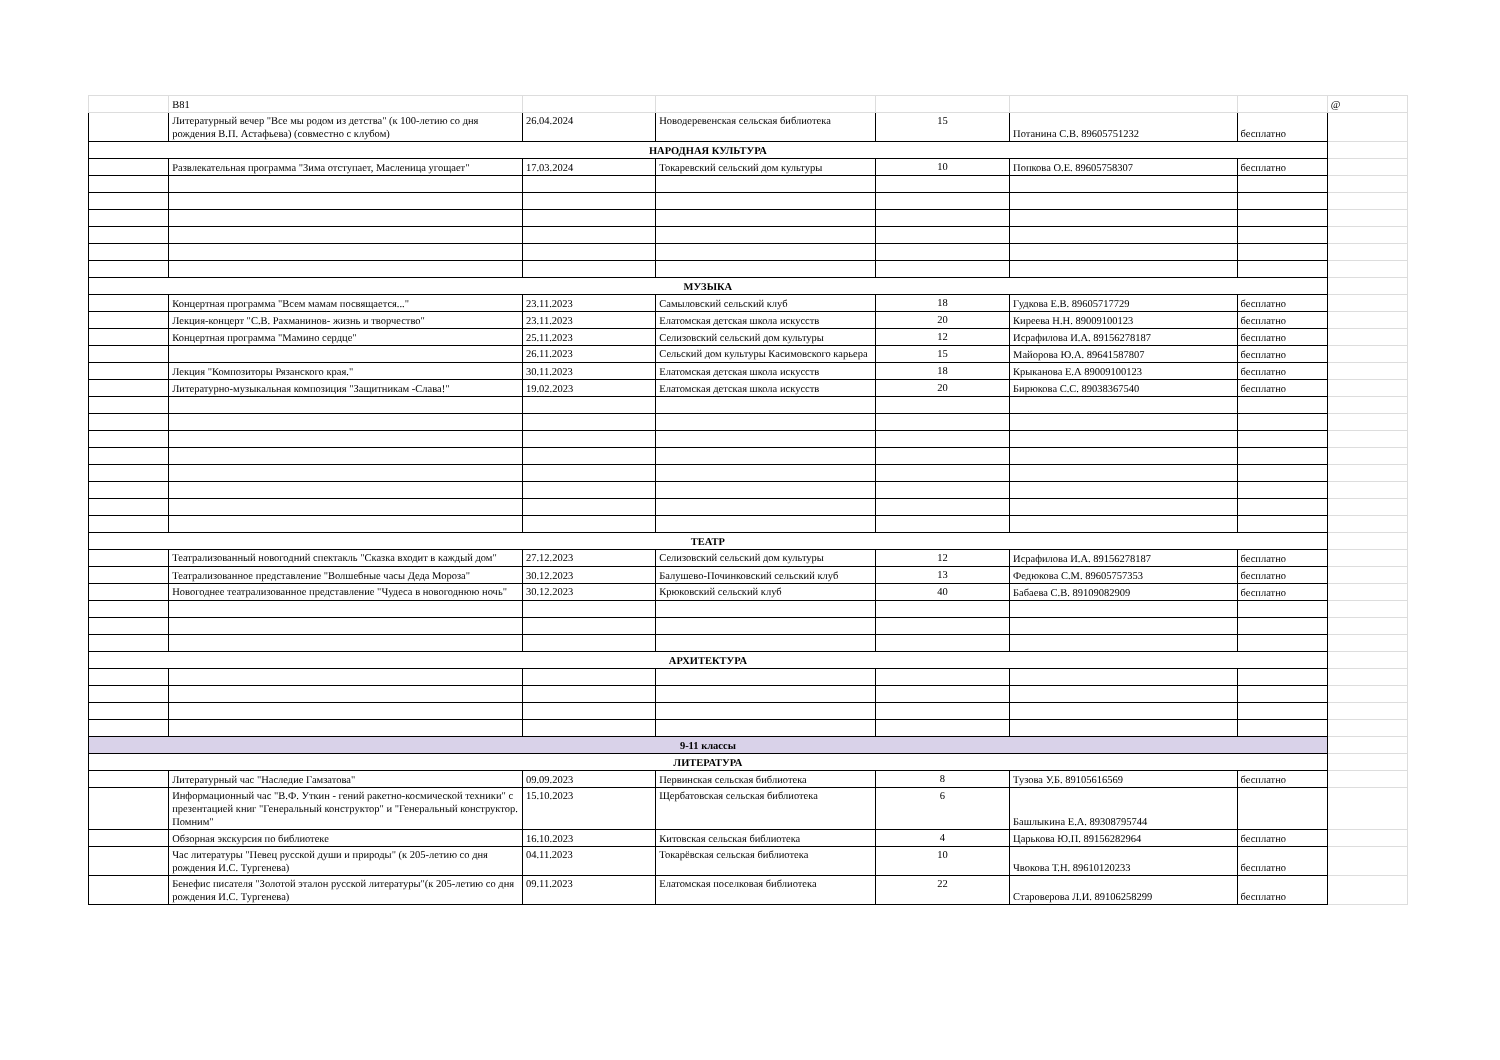| | B81 | | | | | | @ |
| | Литературный вечер "Все мы родом из детства" (к 100-летию со дня рождения В.П. Астафьева) (совместно с клубом) | 26.04.2024 | Новодеревенская сельская библиотека | 15 | Потанина С.В. 89605751232 | бесплатно | |
| НАРОДНАЯ КУЛЬТУРА | | | | | | | |
| | Развлекательная программа "Зима отступает, Масленица угощает" | 17.03.2024 | Токаревский сельский дом культуры | 10 | Попкова О.Е. 89605758307 | бесплатно | |
| МУЗЫКА | | | | | | | |
| | Концертная программа "Всем мамам посвящается..." | 23.11.2023 | Самыловский сельский клуб | 18 | Гудкова Е.В. 89605717729 | бесплатно | |
| | Лекция-концерт "С.В. Рахманинов- жизнь и творчество" | 23.11.2023 | Елатомская детская школа искусств | 20 | Киреева Н.Н. 89009100123 | бесплатно | |
| | Концертная программа "Мамино сердце" | 25.11.2023 | Селизовский сельский дом культуры | 12 | Исрафилова И.А. 89156278187 | бесплатно | |
| | | 26.11.2023 | Сельский дом культуры Касимовского карьера | 15 | Майорова Ю.А. 89641587807 | бесплатно | |
| | Лекция "Композиторы Рязанского края." | 30.11.2023 | Елатомская детская школа искусств | 18 | Крыканова Е.А 89009100123 | бесплатно | |
| | Литературно-музыкальная композиция "Защитникам -Слава!" | 19.02.2023 | Елатомская детская школа искусств | 20 | Бирюкова С.С. 89038367540 | бесплатно | |
| ТЕАТР | | | | | | | |
| | Театрализованный новогодний спектакль "Сказка входит в каждый дом" | 27.12.2023 | Селизовский сельский дом культуры | 12 | Исрафилова И.А. 89156278187 | бесплатно | |
| | Театрализованное представление "Волшебные часы Деда Мороза" | 30.12.2023 | Балушево-Починковский сельский клуб | 13 | Федюкова С.М. 89605757353 | бесплатно | |
| | Новогоднее театрализованное представление "Чудеса в новогоднюю ночь" | 30.12.2023 | Крюковский сельский клуб | 40 | Бабаева С.В. 89109082909 | бесплатно | |
| АРХИТЕКТУРА | | | | | | | |
| 9-11 классы | | | | | | | |
| ЛИТЕРАТУРА | | | | | | | |
| | Литературный час "Наследие Гамзатова" | 09.09.2023 | Первинская сельская библиотека | 8 | Тузова У.Б. 89105616569 | бесплатно | |
| | Информационный час "В.Ф. Уткин - гений ракетно-космической техники" с презентацией книг "Генеральный конструктор" и "Генеральный конструктор. Помним" | 15.10.2023 | Щербатовская сельская библиотека | 6 | Башлыкина Е.А. 89308795744 | | |
| | Обзорная экскурсия по библиотеке | 16.10.2023 | Китовская сельская библиотека | 4 | Царькова Ю.П. 89156282964 | бесплатно | |
| | Час литературы "Певец русской души и природы" (к 205-летию со дня рождения И.С. Тургенева) | 04.11.2023 | Токарёвская сельская библиотека | 10 | Чвокова Т.Н. 89610120233 | бесплатно | |
| | Бенефис писателя "Золотой эталон русской литературы"(к 205-летию со дня рождения И.С. Тургенева) | 09.11.2023 | Елатомская поселковая библиотека | 22 | Староверова Л.И. 89106258299 | бесплатно | |